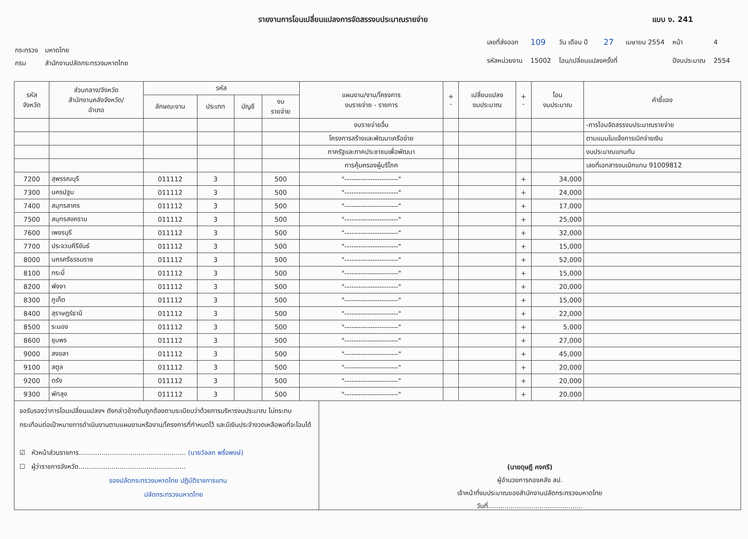รายงานการโอนเปลี่ยนแปลงการจัดสรรงบประมาณรายจ่าย แบบ ง. 241
| กระทรวง | มหาดไทย |
| กรม | สำนักงานปลัดกระทรวงมหาดไทย |
| เลขที่ส่งออก | 109 | วัน เดือน ปี | 27 | เมษายน 2554 | หน้า | 4 |
| รหัสหน่วยงาน | 15002 | โอน/เปลี่ยนแปลงครั้งที่ | | | ปีงบประมาณ | 2554 |
| รหัส จังหวัด | ส่วนกลาง/จังหวัด สำนักงานคลังจังหวัด/ อำเภอ | รหัส | | | | แผนงาน/งาน/โครงการ งบรายจ่าย - รายการ | + - | เปลี่ยนแปลง งบประมาณ | + - | โอน งบประมาณ | คำชี้แจง |
| --- | --- | --- | --- | --- | --- | --- | --- | --- | --- | --- | --- |
| | | ลักษณะงาน | ประเภท | บัญชี | งบ รายจ่าย | | | | | | |
| | | | | | | งบรายจ่ายอื่น | | | | | -การโอนจัดสรรงบประมาณรายจ่าย |
| | | | | | | โครงการสร้างและพัฒนาเครือข่าย | | | | | ตามแบบใบแจ้งการเบิกจ่ายเงิน |
| | | | | | | ภาครัฐและภาคประชาชนเพื่อพัฒนา | | | | | งบประมาณแทนกัน |
| | | | | | | การคุ้มครองผู้บริโภค | | | | | เลขที่เอกสารงบเบิกแทน 91009812 |
| 7200 | สุพรรณบุรี | 011112 | 3 | | 500 | "-----------------------" | | | + | 34,000 | |
| 7300 | นครปฐม | 011112 | 3 | | 500 | "-----------------------" | | | + | 24,000 | |
| 7400 | สมุทรสาคร | 011112 | 3 | | 500 | "-----------------------" | | | + | 17,000 | |
| 7500 | สมุทรสงคราม | 011112 | 3 | | 500 | "-----------------------" | | | + | 25,000 | |
| 7600 | เพชรบุรี | 011112 | 3 | | 500 | "-----------------------" | | | + | 32,000 | |
| 7700 | ประจวบคีรีขันธ์ | 011112 | 3 | | 500 | "-----------------------" | | | + | 15,000 | |
| 8000 | นครศรีธรรมราช | 011112 | 3 | | 500 | "-----------------------" | | | + | 52,000 | |
| 8100 | กระบี่ | 011112 | 3 | | 500 | "-----------------------" | | | + | 15,000 | |
| 8200 | พังงา | 011112 | 3 | | 500 | "-----------------------" | | | + | 20,000 | |
| 8300 | ภูเก็ต | 011112 | 3 | | 500 | "-----------------------" | | | + | 15,000 | |
| 8400 | สุราษฎร์ธานี | 011112 | 3 | | 500 | "-----------------------" | | | + | 22,000 | |
| 8500 | ระนอง | 011112 | 3 | | 500 | "-----------------------" | | | + | 5,000 | |
| 8600 | ชุมพร | 011112 | 3 | | 500 | "-----------------------" | | | + | 27,000 | |
| 9000 | สงขลา | 011112 | 3 | | 500 | "-----------------------" | | | + | 45,000 | |
| 9100 | สตูล | 011112 | 3 | | 500 | "-----------------------" | | | + | 20,000 | |
| 9200 | ตรัง | 011112 | 3 | | 500 | "-----------------------" | | | + | 20,000 | |
| 9300 | พัทลุง | 011112 | 3 | | 500 | "-----------------------" | | | + | 20,000 | |
ขอรับรองว่าการโอนเปลี่ยนแปลงฯ ดังกล่าวข้างต้นถูกต้องตามระเบียบว่าด้วยการบริหารงบประมาณ ไม่กระทบกระเทือนต่อเป้าหมายการดำเนินงานตามแผนงานหรืองาน/โครงการที่กำหนดไว้ และมีเงินประจำงวดเหลือพอที่จะโอนได้
☑ หัวหน้าส่วนราชการ.................................................... (นายวัลลภ พริ้งพงษ์)
☐ ผู้ว่าราชการจังหวัด....................................................
รองปลัดกระทรวงมหาดไทย ปฏิบัติราชการแทน
ปลัดกระทรวงมหาดไทย
(นายดุษฎี คงศรี)
ผู้อำนวยการกองคลัง สป.
เจ้าหน้าที่งบประมาณของสำนักงานปลัดกระทรวงมหาดไทย
วันที่..............................................